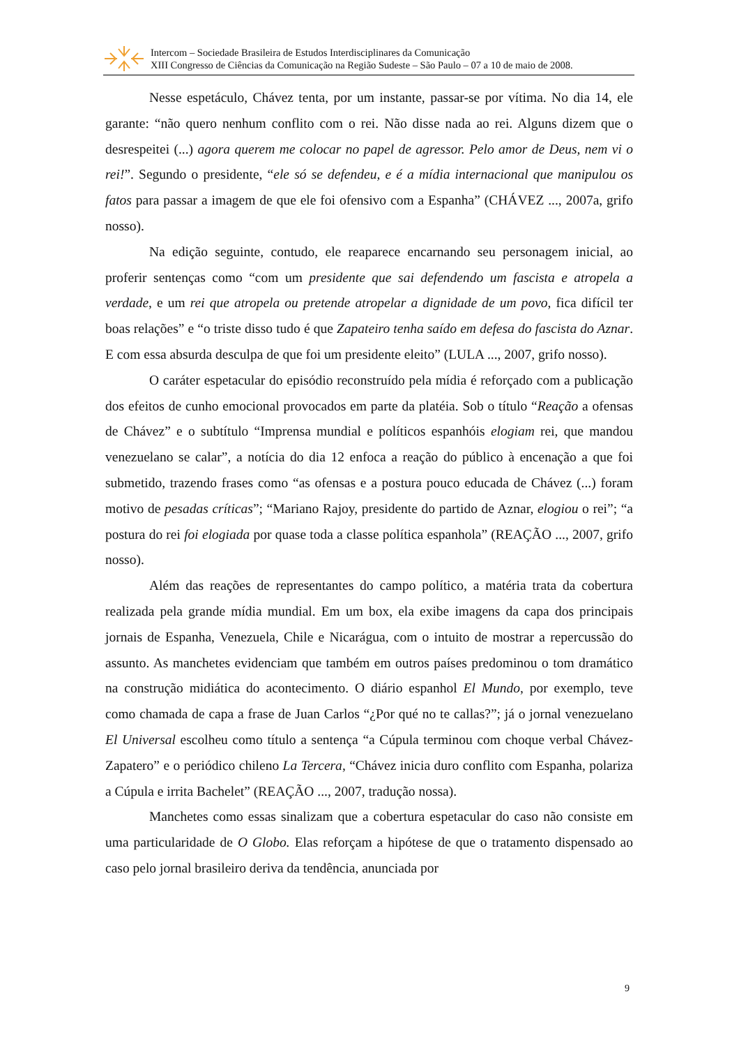Intercom – Sociedade Brasileira de Estudos Interdisciplinares da Comunicação
XIII Congresso de Ciências da Comunicação na Região Sudeste – São Paulo – 07 a 10 de maio de 2008.
Nesse espetáculo, Chávez tenta, por um instante, passar-se por vítima. No dia 14, ele garante: “não quero nenhum conflito com o rei. Não disse nada ao rei. Alguns dizem que o desrespeitei (...) agora querem me colocar no papel de agressor. Pelo amor de Deus, nem vi o rei!”. Segundo o presidente, “ele só se defendeu, e é a mídia internacional que manipulou os fatos para passar a imagem de que ele foi ofensivo com a Espanha” (CHÁVEZ ..., 2007a, grifo nosso).
Na edição seguinte, contudo, ele reaparece encarnando seu personagem inicial, ao proferir sentenças como “com um presidente que sai defendendo um fascista e atropela a verdade, e um rei que atropela ou pretende atropelar a dignidade de um povo, fica difícil ter boas relações” e “o triste disso tudo é que Zapateiro tenha saído em defesa do fascista do Aznar. E com essa absurda desculpa de que foi um presidente eleito” (LULA ..., 2007, grifo nosso).
O caráter espetacular do episódio reconstruído pela mídia é reforçado com a publicação dos efeitos de cunho emocional provocados em parte da platéia. Sob o título “Reação a ofensas de Chávez” e o subtítulo “Imprensa mundial e políticos espanhóis elogiam rei, que mandou venezuelano se calar”, a notícia do dia 12 enfoca a reação do público à encenação a que foi submetido, trazendo frases como “as ofensas e a postura pouco educada de Chávez (...) foram motivo de pesadas críticas”; “Mariano Rajoy, presidente do partido de Aznar, elogiou o rei”; “a postura do rei foi elogiada por quase toda a classe política espanhola” (REAÇÃO ..., 2007, grifo nosso).
Além das reações de representantes do campo político, a matéria trata da cobertura realizada pela grande mídia mundial. Em um box, ela exibe imagens da capa dos principais jornais de Espanha, Venezuela, Chile e Nicarágua, com o intuito de mostrar a repercussão do assunto. As manchetes evidenciam que também em outros países predominou o tom dramático na construção midiática do acontecimento. O diário espanhol El Mundo, por exemplo, teve como chamada de capa a frase de Juan Carlos “¿Por qué no te callas?”; já o jornal venezuelano El Universal escolheu como título a sentença “a Cúpula terminou com choque verbal Chávez-Zapatero” e o periódico chileno La Tercera, “Chávez inicia duro conflito com Espanha, polariza a Cúpula e irrita Bachelet” (REAÇÃO ..., 2007, tradução nossa).
Manchetes como essas sinalizam que a cobertura espetacular do caso não consiste em uma particularidade de O Globo. Elas reforçam a hipótese de que o tratamento dispensado ao caso pelo jornal brasileiro deriva da tendência, anunciada por
9